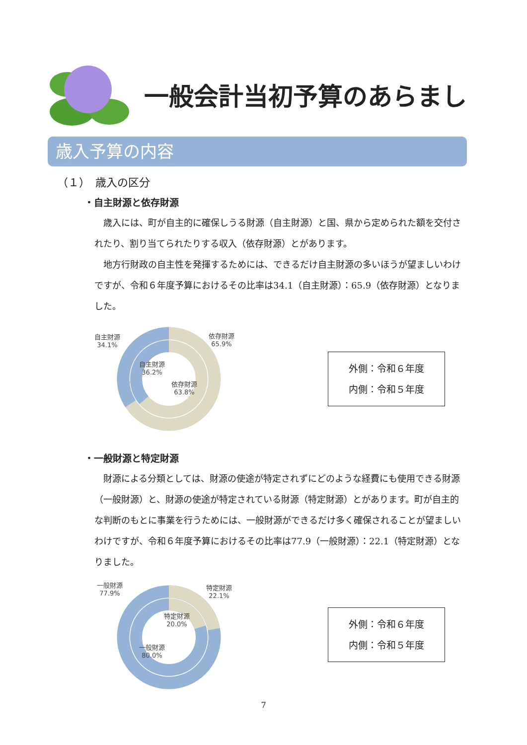一般会計当初予算のあらまし
歳入予算の内容
（１）　歳入の区分
・自主財源と依存財源
歳入には、町が自主的に確保しうる財源（自主財源）と国、県から定められた額を交付されたり、割り当てられたりする収入（依存財源）とがあります。
地方行財政の自主性を発揮するためには、できるだけ自主財源の多いほうが望ましいわけですが、令和６年度予算におけるその比率は34.1（自主財源）：65.9（依存財源）となりました。
自主財源
34.1%
依存財源
65.9%
自主財源
36.2%
依存財源
63.8%
外側：令和６年度
内側：令和５年度
・一般財源と特定財源
財源による分類としては、財源の使途が特定されずにどのような経費にも使用できる財源（一般財源）と、財源の使途が特定されている財源（特定財源）とがあります。町が自主的な判断のもとに事業を行うためには、一般財源ができるだけ多く確保されることが望ましいわけですが、令和６年度予算におけるその比率は77.9（一般財源）：22.1（特定財源）となりました。
一般財源
77.9%
特定財源
22.1%
特定財源
20.0%
一般財源
80.0%
外側：令和６年度
内側：令和５年度
7